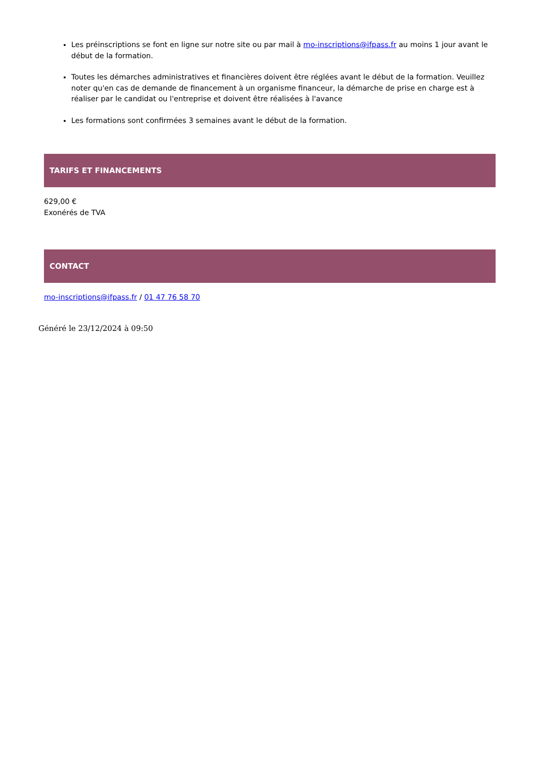Les préinscriptions se font en ligne sur notre site ou par mail à mo-inscriptions@ifpass.fr au moins 1 jour avant le début de la formation.
Toutes les démarches administratives et financières doivent être réglées avant le début de la formation. Veuillez noter qu'en cas de demande de financement à un organisme financeur, la démarche de prise en charge est à réaliser par le candidat ou l'entreprise et doivent être réalisées à l'avance
Les formations sont confirmées 3 semaines avant le début de la formation.
TARIFS ET FINANCEMENTS
629,00 €
Exonérés de TVA
CONTACT
mo-inscriptions@ifpass.fr / 01 47 76 58 70
Généré le 23/12/2024 à 09:50